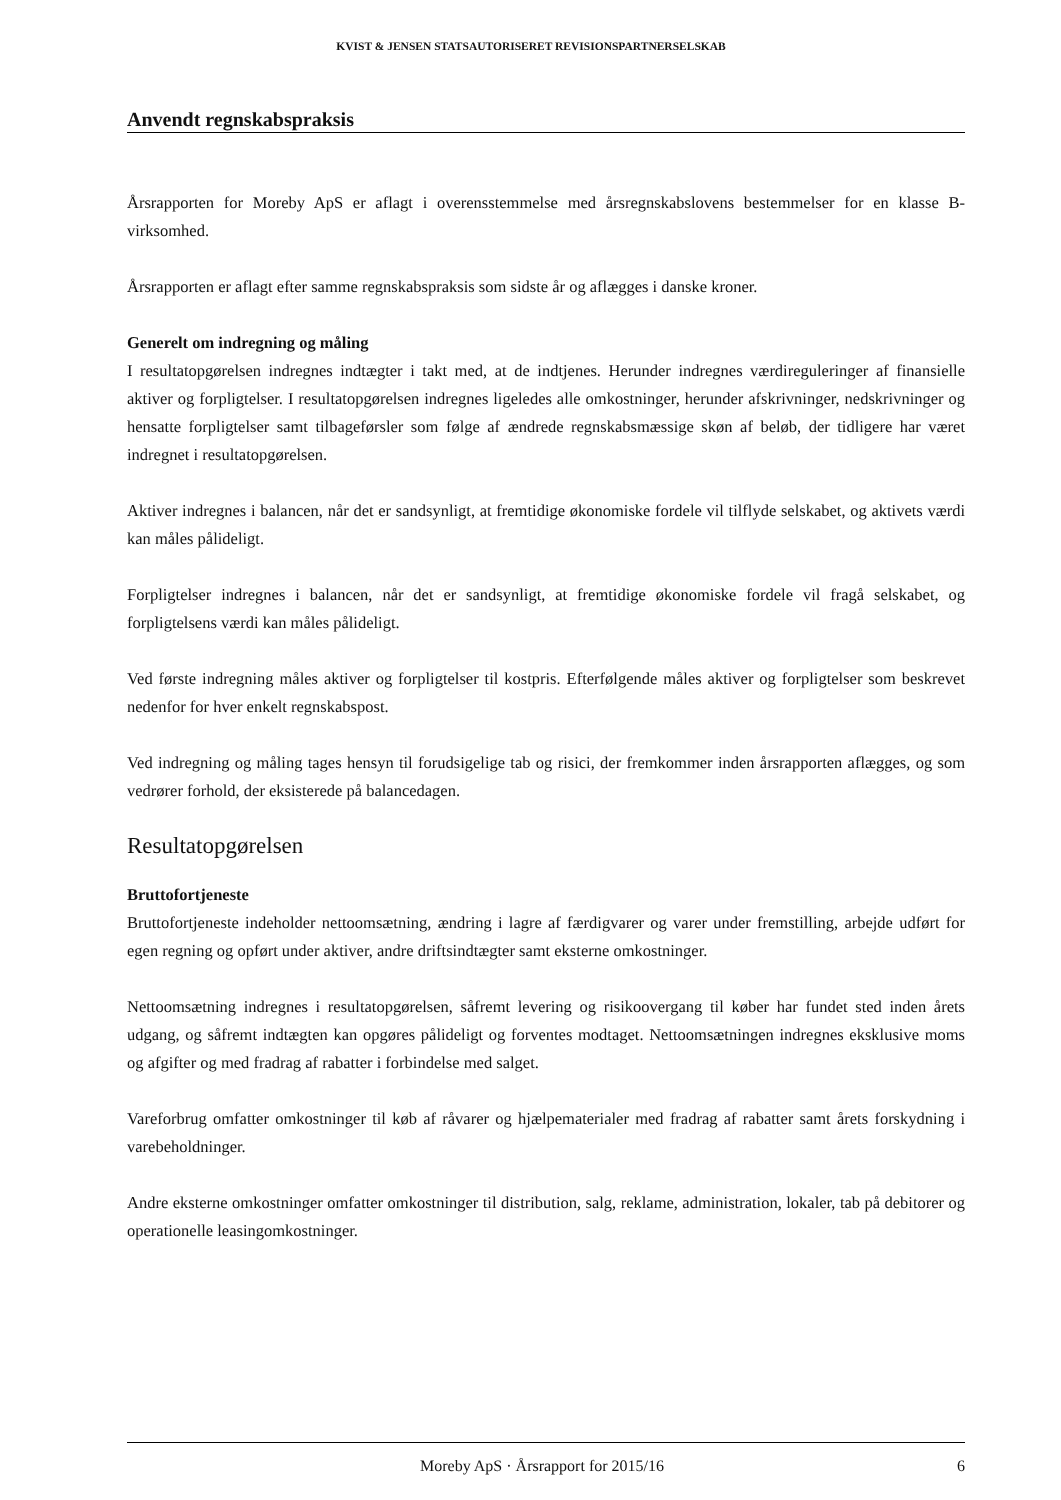KVIST & JENSEN STATSAUTORISERET REVISIONSPARTNERSELSKAB
Anvendt regnskabspraksis
Årsrapporten for Moreby ApS er aflagt i overensstemmelse med årsregnskabslovens bestemmelser for en klasse B-virksomhed.
Årsrapporten er aflagt efter samme regnskabspraksis som sidste år og aflægges i danske kroner.
Generelt om indregning og måling
I resultatopgørelsen indregnes indtægter i takt med, at de indtjenes. Herunder indregnes værdireguleringer af finansielle aktiver og forpligtelser. I resultatopgørelsen indregnes ligeledes alle omkostninger, herunder afskrivninger, nedskrivninger og hensatte forpligtelser samt tilbageførsler som følge af ændrede regnskabsmæssige skøn af beløb, der tidligere har været indregnet i resultatopgørelsen.
Aktiver indregnes i balancen, når det er sandsynligt, at fremtidige økonomiske fordele vil tilflyde selskabet, og aktivets værdi kan måles pålideligt.
Forpligtelser indregnes i balancen, når det er sandsynligt, at fremtidige økonomiske fordele vil fragå selskabet, og forpligtelsens værdi kan måles pålideligt.
Ved første indregning måles aktiver og forpligtelser til kostpris. Efterfølgende måles aktiver og forpligtelser som beskrevet nedenfor for hver enkelt regnskabspost.
Ved indregning og måling tages hensyn til forudsigelige tab og risici, der fremkommer inden årsrapporten aflægges, og som vedrører forhold, der eksisterede på balancedagen.
Resultatopgørelsen
Bruttofortjeneste
Bruttofortjeneste indeholder nettoomsætning, ændring i lagre af færdigvarer og varer under fremstilling, arbejde udført for egen regning og opført under aktiver, andre driftsindtægter samt eksterne omkostninger.
Nettoomsætning indregnes i resultatopgørelsen, såfremt levering og risikoovergang til køber har fundet sted inden årets udgang, og såfremt indtægten kan opgøres pålideligt og forventes modtaget. Nettoomsætningen indregnes eksklusive moms og afgifter og med fradrag af rabatter i forbindelse med salget.
Vareforbrug omfatter omkostninger til køb af råvarer og hjælpematerialer med fradrag af rabatter samt årets forskydning i varebeholdninger.
Andre eksterne omkostninger omfatter omkostninger til distribution, salg, reklame, administration, lokaler, tab på debitorer og operationelle leasingomkostninger.
Moreby ApS · Årsrapport for 2015/16 6